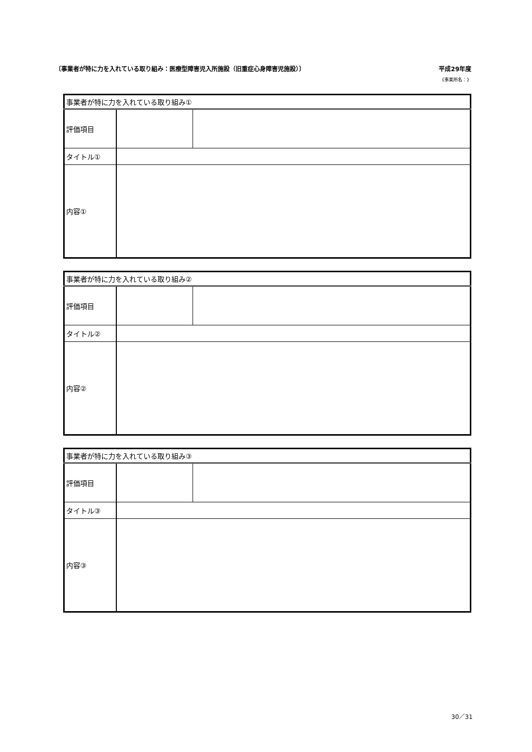〔事業者が特に力を入れている取り組み：医療型障害児入所施設（旧重症心身障害児施設）〕 平成29年度
《事業所名：》
| 事業者が特に力を入れている取り組み① | | |
| 評価項目 | | |
| タイトル① | | |
| 内容① | | |
| 事業者が特に力を入れている取り組み② | | |
| 評価項目 | | |
| タイトル② | | |
| 内容② | | |
| 事業者が特に力を入れている取り組み③ | | |
| 評価項目 | | |
| タイトル③ | | |
| 内容③ | | |
30／31